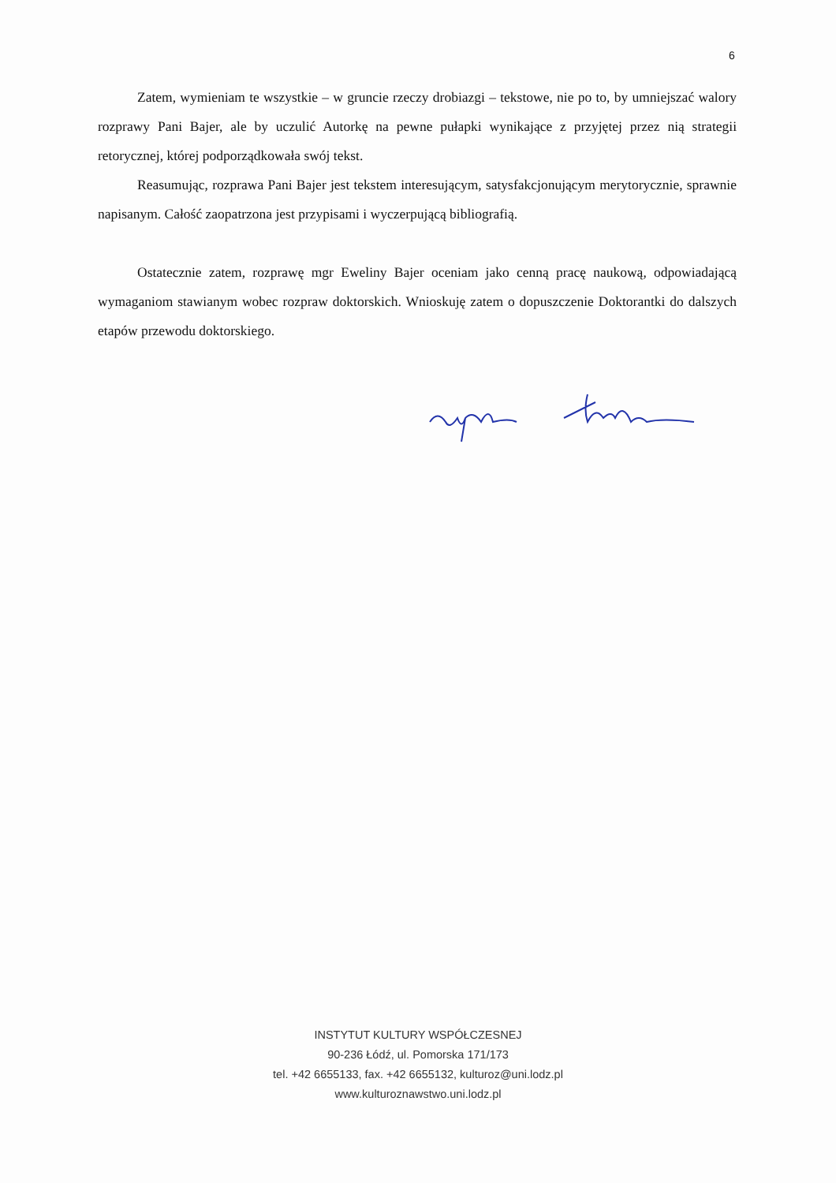6
Zatem, wymieniam te wszystkie – w gruncie rzeczy drobiazgi – tekstowe, nie po to, by umniejszać walory rozprawy Pani Bajer, ale by uczulić Autorkę na pewne pułapki wynikające z przyjętej przez nią strategii retorycznej, której podporządkowała swój tekst.
Reasumując, rozprawa Pani Bajer jest tekstem interesującym, satysfakcjonującym merytorycznie, sprawnie napisanym. Całość zaopatrzona jest przypisami i wyczerpującą bibliografią.
Ostatecznie zatem, rozprawę mgr Eweliny Bajer oceniam jako cenną pracę naukową, odpowiadającą wymaganiom stawianym wobec rozpraw doktorskich. Wnioskuję zatem o dopuszczenie Doktorantki do dalszych etapów przewodu doktorskiego.
INSTYTUT KULTURY WSPÓŁCZESNEJ
90-236 Łódź, ul. Pomorska 171/173
tel. +42 6655133, fax. +42 6655132, kulturoz@uni.lodz.pl
www.kulturoznawstwo.uni.lodz.pl